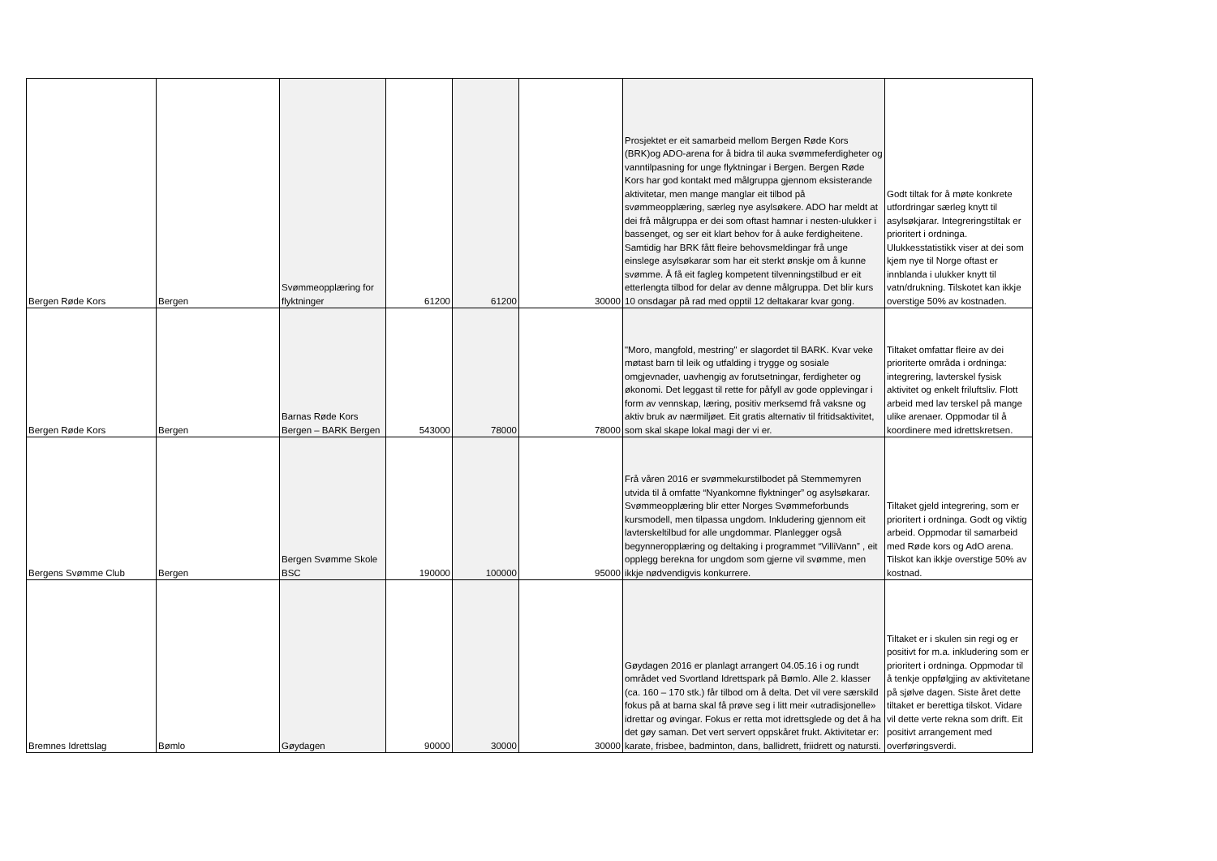| Bergen Røde Kors | Bergen | Svømmeopplæring for flyktninger | 61200 | 61200 | 30000 | Prosjektet er eit samarbeid mellom Bergen Røde Kors (BRK)og ADO-arena for å bidra til auka svømmeferdigheter og vanntilpasning for unge flyktningar i Bergen. Bergen Røde Kors har god kontakt med målgruppa gjennom eksisterande aktivitetar, men mange manglar eit tilbod på svømmeopplæring, særleg nye asylsøkere. ADO har meldt at dei frå målgruppa er dei som oftast hamnar i nesten-ulukker i bassenget, og ser eit klart behov for å auke ferdigheitene. Samtidig har BRK fått fleire behovsmeldingar frå unge einslege asylsøkarar som har eit sterkt ønskje om å kunne svømme. Å få eit fagleg kompetent tilvenningstilbud er eit etterlengta tilbod for delar av denne målgruppa. Det blir kurs 10 onsdagar på rad med opptil 12 deltakarar kvar gong. | Godt tiltak for å møte konkrete utfordringar særleg knytt til asylsøkjarar. Integreringstiltak er prioritert i ordninga. Ulukkesstatistikk viser at dei som kjem nye til Norge oftast er innblanda i ulukker knytt til vatn/drukning. Tilskotet kan ikkje overstige 50% av kostnaden. |
| Bergen Røde Kors | Bergen | Barnas Røde Kors Bergen – BARK Bergen | 543000 | 78000 | 78000 | "Moro, mangfold, mestring" er slagordet til BARK. Kvar veke møtast barn til leik og utfalding i trygge og sosiale omgjevnader, uavhengig av forutsetningar, ferdigheter og økonomi. Det leggast til rette for påfyll av gode opplevingar i form av vennskap, læring, positiv merksemd frå vaksne og aktiv bruk av nærmiljøet. Eit gratis alternativ til fritidsaktivitet, som skal skape lokal magi der vi er. | Tiltaket omfattar fleire av dei prioriterte områda i ordninga: integrering, lavterskel fysisk aktivitet og enkelt friluftsliv. Flott arbeid med lav terskel på mange ulike arenaer. Oppmodar til å koordinere med idrettskretsen. |
| Bergens Svømme Club | Bergen | Bergen Svømme Skole BSC | 190000 | 100000 | 95000 | Frå våren 2016 er svømmekurstilbodet på Stemmemyren utvida til å omfatte “Nyankomne flyktninger” og asylsøkarar. Svømmeopplæring blir etter Norges Svømmeforbunds kursmodell, men tilpassa ungdom. Inkludering gjennom eit lavterskeltilbud for alle ungdommar. Planlegger også begynneropplæring og deltaking i programmet “VilliVann” , eit opplegg berekna for ungdom som gjerne vil svømme, men ikkje nødvendigvis konkurrere. | Tiltaket gjeld integrering, som er prioritert i ordninga. Godt og viktig arbeid. Oppmodar til samarbeid med Røde kors og AdO arena. Tilskot kan ikkje overstige 50% av kostnad. |
| Bremnes Idrettslag | Bømlo | Gøydagen | 90000 | 30000 | 30000 | Gøydagen 2016 er planlagt arrangert 04.05.16 i og rundt området ved Svortland Idrettspark på Bømlo. Alle 2. klasser (ca. 160 – 170 stk.) får tilbod om å delta. Det vil vere særskild fokus på at barna skal få prøve seg i litt meir «utradisjonelle» idrettar og øvingar. Fokus er retta mot idrettsglede og det å ha det gøy saman. Det vert servert oppskåret frukt. Aktivitetar er: karate, frisbee, badminton, dans, ballidrett, friidrett og natursti. | Tiltaket er i skulen sin regi og er positivt for m.a. inkludering som er prioritert i ordninga. Oppmodar til å tenkje oppfølgjing av aktivitetane på sjølve dagen. Siste året dette tiltaket er berettiga tilskot. Vidare vil dette verte rekna som drift. Eit positivt arrangement med overføringsverdi. |